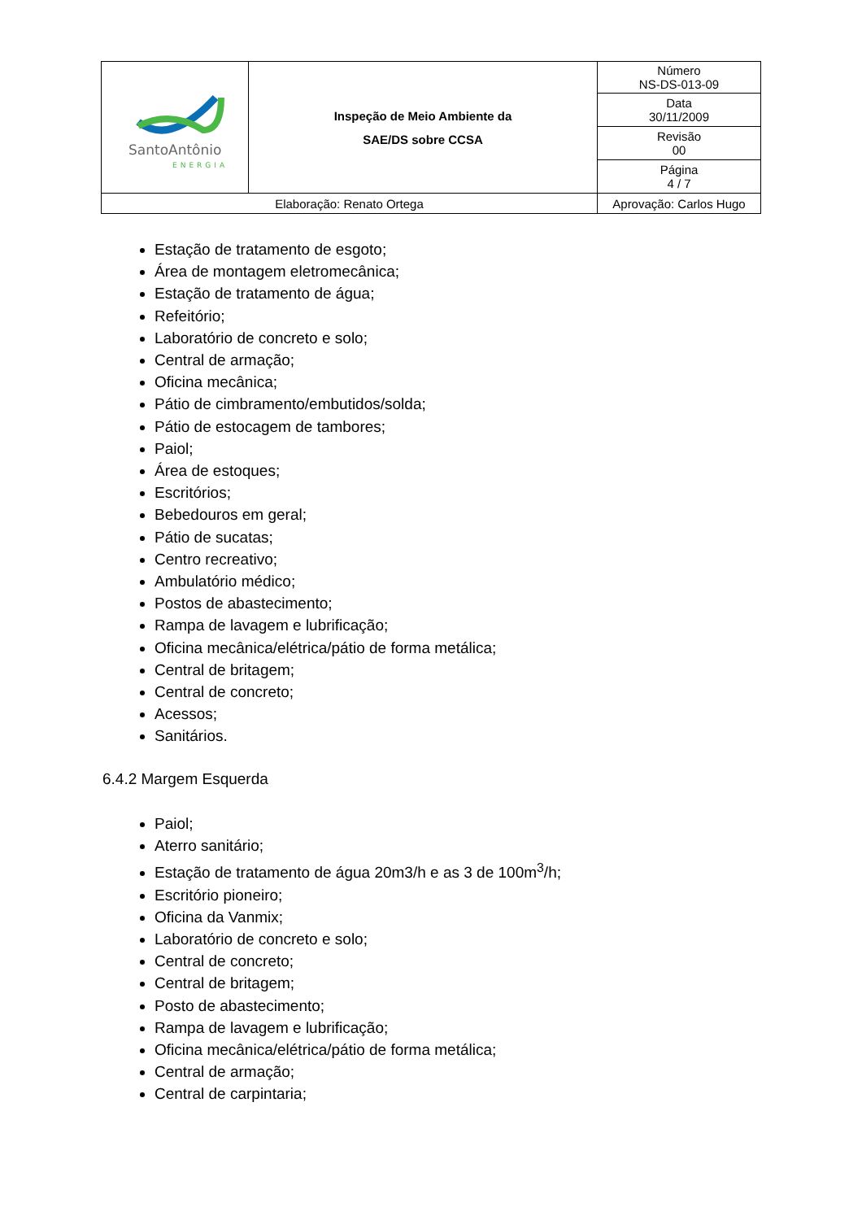| SantoAntônio ENERGIA | Inspeção de Meio Ambiente da SAE/DS sobre CCSA | | Número NS-DS-013-09 |
| | | | Data 30/11/2009 |
| | | | Revisão 00 |
| | | | Página 4 / 7 |
| Elaboração: Renato Ortega | | Aprovação: Carlos Hugo | |
Estação de tratamento de esgoto;
Área de montagem eletromecânica;
Estação de tratamento de água;
Refeitório;
Laboratório de concreto e solo;
Central de armação;
Oficina mecânica;
Pátio de cimbramento/embutidos/solda;
Pátio de estocagem de tambores;
Paiol;
Área de estoques;
Escritórios;
Bebedouros em geral;
Pátio de sucatas;
Centro recreativo;
Ambulatório médico;
Postos de abastecimento;
Rampa de lavagem e lubrificação;
Oficina mecânica/elétrica/pátio de forma metálica;
Central de britagem;
Central de concreto;
Acessos;
Sanitários.
6.4.2 Margem Esquerda
Paiol;
Aterro sanitário;
Estação de tratamento de água 20m3/h e as 3 de 100m<sup>3</sup>/h;
Escritório pioneiro;
Oficina da Vanmix;
Laboratório de concreto e solo;
Central de concreto;
Central de britagem;
Posto de abastecimento;
Rampa de lavagem e lubrificação;
Oficina mecânica/elétrica/pátio de forma metálica;
Central de armação;
Central de carpintaria;